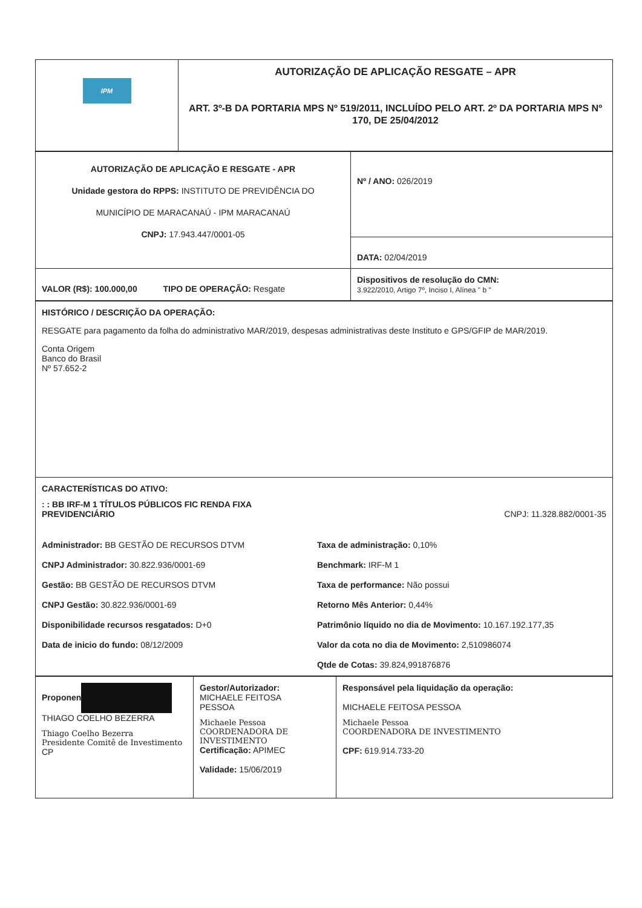| IPM | AUTORIZAÇÃO DE APLICAÇÃO RESGATE – APR ART. 3º-B DA PORTARIA MPS Nº 519/2011, INCLUÍDO PELO ART. 2º DA PORTARIA MPS Nº 170, DE 25/04/2012 |
| AUTORIZAÇÃO DE APLICAÇÃO E RESGATE - APR Unidade gestora do RPPS: INSTITUTO DE PREVIDÊNCIA DO MUNICÍPIO DE MARACANAÚ - IPM MARACANAÚ CNPJ: 17.943.447/0001-05 | Nº / ANO: 026/2019 |
| | DATA: 02/04/2019 |
| VALOR (R$): 100.000,00 TIPO DE OPERAÇÃO: Resgate | Dispositivos de resolução do CMN: 3.922/2010, Artigo 7º, Inciso I, Alínea " b " |
| HISTÓRICO / DESCRIÇÃO DA OPERAÇÃO: RESGATE para pagamento da folha do administrativo MAR/2019, despesas administrativas deste Instituto e GPS/GFIP de MAR/2019. Conta Origem Banco do Brasil Nº 57.652-2 |
| CARACTERÍSTICAS DO ATIVO: : : BB IRF-M 1 TÍTULOS PÚBLICOS FIC RENDA FIXA PREVIDENCIÁRIO CNPJ: 11.328.882/0001-35 Administrador: BB GESTÃO DE RECURSOS DTVM Taxa de administração: 0,10% CNPJ Administrador: 30.822.936/0001-69 Benchmark: IRF-M 1 Gestão: BB GESTÃO DE RECURSOS DTVM Taxa de performance: Não possui CNPJ Gestão: 30.822.936/0001-69 Retorno Mês Anterior: 0,44% Disponibilidade recursos resgatados: D+0 Patrimônio líquido no dia de Movimento: 10.167.192.177,35 Data de inicio do fundo: 08/12/2009 Valor da cota no dia de Movimento: 2,510986074 Qtde de Cotas: 39.824,991876876 |
| Proponen THIAGO COELHO BEZERRA Thiago Coelho Bezerra Presidente Comitê de Investimento CP | Gestor/Autorizador: MICHAELE FEITOSA PESSOA Michaele Pessoa COORDENADORA DE INVESTIMENTO Certificação: APIMEC Validade: 15/06/2019 | Responsável pela liquidação da operação: MICHAELE FEITOSA PESSOA Michaele Pessoa COORDENADORA DE INVESTIMENTO CPF: 619.914.733-20 |